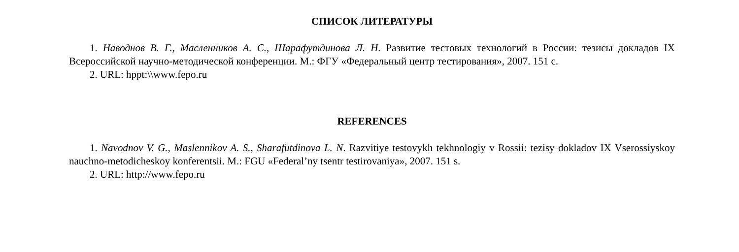СПИСОК ЛИТЕРАТУРЫ
1. Наводнов В. Г., Масленников А. С., Шарафутдинова Л. Н. Развитие тестовых технологий в России: тезисы докладов IX Всероссийской научно-методической конференции. М.: ФГУ «Федеральный центр тестирования», 2007. 151 с.
2. URL: hppt:\\www.fepo.ru
REFERENCES
1. Navodnov V. G., Maslennikov A. S., Sharafutdinova L. N. Razvitiye testovykh tekhnologiy v Rossii: tezisy dokladov IX Vserossiyskoy nauchno-metodicheskoy konferentsii. M.: FGU «Federal’ny tsentr testirovaniya», 2007. 151 s.
2. URL: http://www.fepo.ru